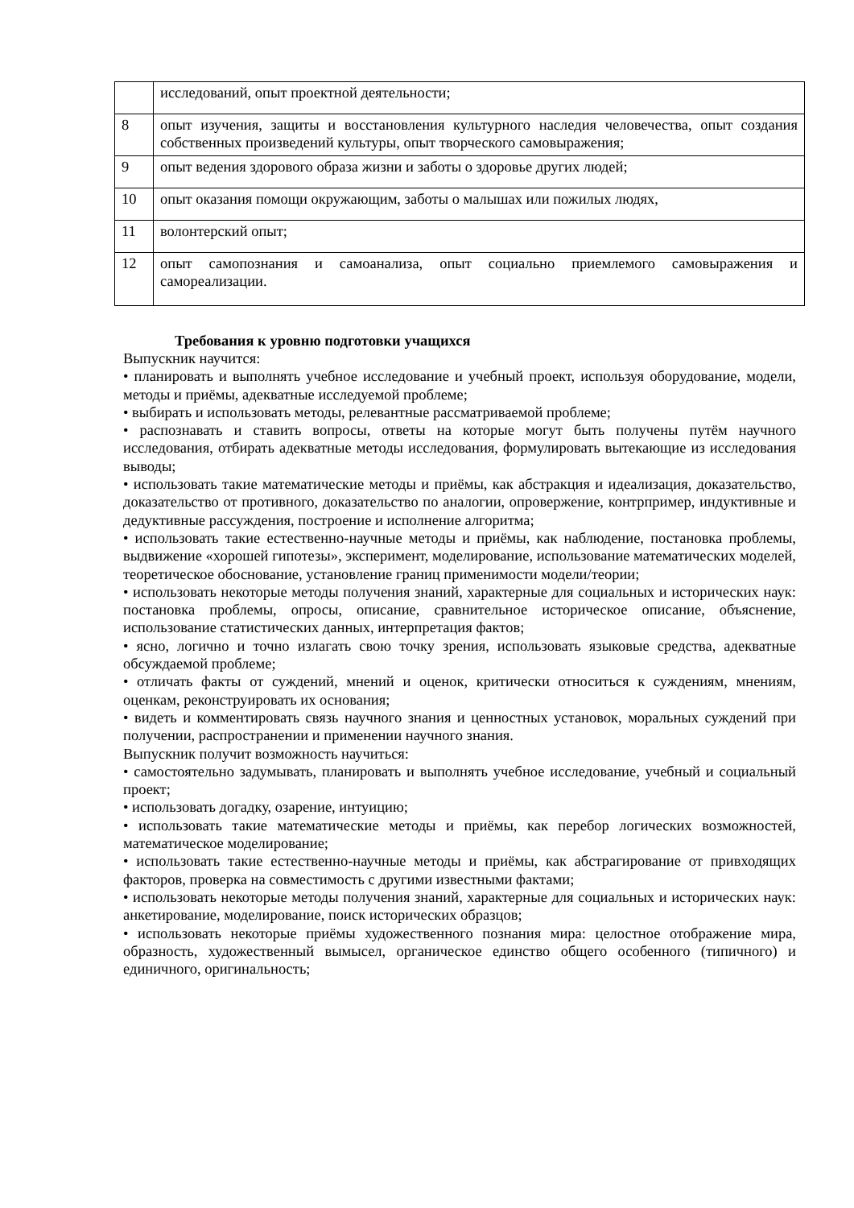| | исследований, опыт проектной деятельности; |
| 8 | опыт изучения, защиты и восстановления культурного наследия человечества, опыт создания собственных произведений культуры, опыт творческого самовыражения; |
| 9 | опыт ведения здорового образа жизни и заботы о здоровье других людей; |
| 10 | опыт оказания помощи окружающим, заботы о малышах или пожилых людях, |
| 11 | волонтерский опыт; |
| 12 | опыт самопознания и самоанализа, опыт социально приемлемого самовыражения и самореализации. |
Требования к уровню подготовки учащихся
Выпускник научится:
• планировать и выполнять учебное исследование и учебный проект, используя оборудование, модели, методы и приёмы, адекватные исследуемой проблеме;
• выбирать и использовать методы, релевантные рассматриваемой проблеме;
• распознавать и ставить вопросы, ответы на которые могут быть получены путём научного исследования, отбирать адекватные методы исследования, формулировать вытекающие из исследования выводы;
• использовать такие математические методы и приёмы, как абстракция и идеализация, доказательство, доказательство от противного, доказательство по аналогии, опровержение, контрпример, индуктивные и дедуктивные рассуждения, построение и исполнение алгоритма;
• использовать такие естественно-научные методы и приёмы, как наблюдение, постановка проблемы, выдвижение «хорошей гипотезы», эксперимент, моделирование, использование математических моделей, теоретическое обоснование, установление границ применимости модели/теории;
• использовать некоторые методы получения знаний, характерные для социальных и исторических наук: постановка проблемы, опросы, описание, сравнительное историческое описание, объяснение, использование статистических данных, интерпретация фактов;
• ясно, логично и точно излагать свою точку зрения, использовать языковые средства, адекватные обсуждаемой проблеме;
• отличать факты от суждений, мнений и оценок, критически относиться к суждениям, мнениям, оценкам, реконструировать их основания;
• видеть и комментировать связь научного знания и ценностных установок, моральных суждений при получении, распространении и применении научного знания.
Выпускник получит возможность научиться:
• самостоятельно задумывать, планировать и выполнять учебное исследование, учебный и социальный проект;
• использовать догадку, озарение, интуицию;
• использовать такие математические методы и приёмы, как перебор логических возможностей, математическое моделирование;
• использовать такие естественно-научные методы и приёмы, как абстрагирование от привходящих факторов, проверка на совместимость с другими известными фактами;
• использовать некоторые методы получения знаний, характерные для социальных и исторических наук: анкетирование, моделирование, поиск исторических образцов;
• использовать некоторые приёмы художественного познания мира: целостное отображение мира, образность, художественный вымысел, органическое единство общего особенного (типичного) и единичного, оригинальность;